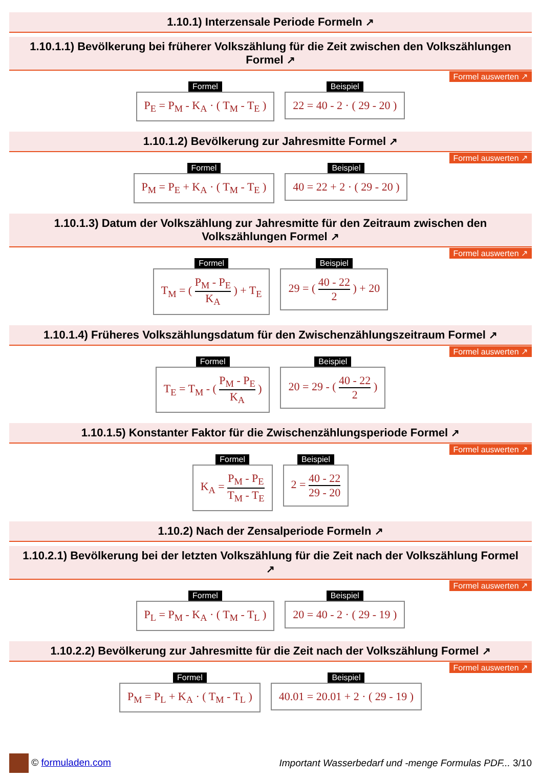1.10.1) Interzensale Periode Formeln ↗
1.10.1.1) Bevölkerung bei früherer Volkszählung für die Zeit zwischen den Volkszählungen Formel ↗
Formel auswerten ↗
Formel
P<sub>E</sub> = P<sub>M</sub> - K<sub>A</sub> · ( T<sub>M</sub> - T<sub>E</sub> )
Beispiel
22 = 40 - 2 · ( 29 - 20 )
1.10.1.2) Bevölkerung zur Jahresmitte Formel ↗
Formel auswerten ↗
Formel
P<sub>M</sub> = P<sub>E</sub> + K<sub>A</sub> · ( T<sub>M</sub> - T<sub>E</sub> )
Beispiel
40 = 22 + 2 · ( 29 - 20 )
1.10.1.3) Datum der Volkszählung zur Jahresmitte für den Zeitraum zwischen den Volkszählungen Formel ↗
Formel auswerten ↗
Formel
T<sub>M</sub> = ( P<sub>M</sub> - P<sub>E</sub> K<sub>A</sub> ) + T<sub>E</sub>
Beispiel
29 = ( 40 - 22 2 ) + 20
1.10.1.4) Früheres Volkszählungsdatum für den Zwischenzählungszeitraum Formel ↗
Formel auswerten ↗
Formel
T<sub>E</sub> = T<sub>M</sub> - ( P<sub>M</sub> - P<sub>E</sub> K<sub>A</sub> )
Beispiel
20 = 29 - ( 40 - 22 2 )
1.10.1.5) Konstanter Faktor für die Zwischenzählungsperiode Formel ↗
Formel auswerten ↗
Formel
K<sub>A</sub> = P<sub>M</sub> - P<sub>E</sub> T<sub>M</sub> - T<sub>E</sub>
Beispiel
2 = 40 - 22 29 - 20
1.10.2) Nach der Zensalperiode Formeln ↗
1.10.2.1) Bevölkerung bei der letzten Volkszählung für die Zeit nach der Volkszählung Formel ↗
Formel auswerten ↗
Formel
P<sub>L</sub> = P<sub>M</sub> - K<sub>A</sub> · ( T<sub>M</sub> - T<sub>L</sub> )
Beispiel
20 = 40 - 2 · ( 29 - 19 )
1.10.2.2) Bevölkerung zur Jahresmitte für die Zeit nach der Volkszählung Formel ↗
Formel auswerten ↗
Formel
P<sub>M</sub> = P<sub>L</sub> + K<sub>A</sub> · ( T<sub>M</sub> - T<sub>L</sub> )
Beispiel
40.01 = 20.01 + 2 · ( 29 - 19 )
© formuladen.com
Important Wasserbedarf und -menge Formulas PDF... 3/10